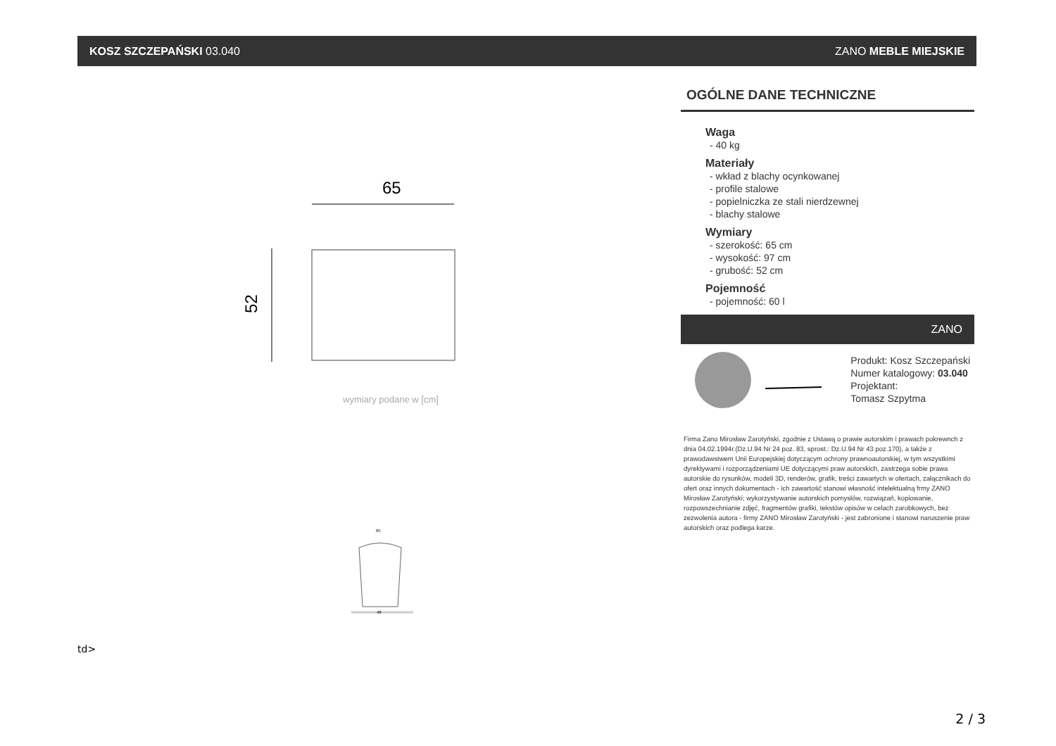KOSZ SZCZEPAŃSKI 03.040 ZANO MEBLE MIEJSKIE
65
52
wymiary podane w [cm]
65
48
td>
OGÓLNE DANE TECHNICZNE
Waga
- 40 kg
Materiały
- wkład z blachy ocynkowanej
- profile stalowe
- popielniczka ze stali nierdzewnej
- blachy stalowe
Wymiary
- szerokość: 65 cm
- wysokość: 97 cm
- grubość: 52 cm
Pojemność
- pojemność: 60 l
ZANO
Produkt: Kosz Szczepański
Numer katalogowy: 03.040
Projektant:
Tomasz Szpytma
Firma Zano Mirosław Zarotyński, zgodnie z Ustawą o prawie autorskim i prawach pokrewnch z dnia 04.02.1994r.(Dz.U.94 Nr 24 poz. 83, sprost.: Dz.U.94 Nr 43 poz.170), a także z prawodawstwem Unii Europejskiej dotyczącym ochrony prawnoautorskiej, w tym wszystkimi dyrektywami i rozporządzeniami UE dotyczącymi praw autorskich, zastrzega sobie prawa autorskie do rysunków, modeli 3D, renderów, grafik, treści zawartych w ofertach, załącznikach do ofert oraz innych dokumentach - ich zawartość stanowi własność intelektualną frmy ZANO Mirosław Zarotyński; wykorzystywanie autorskich pomysłów, rozwiązań, kopiowanie, rozpowszechnianie zdjęć, fragmentów grafiki, tekstów opisów w celach zarobkowych, bez zezwolenia autora - firmy ZANO Mirosław Zarotyński - jest zabronione i stanowi naruszenie praw autorskich oraz podlega karze.
2 / 3